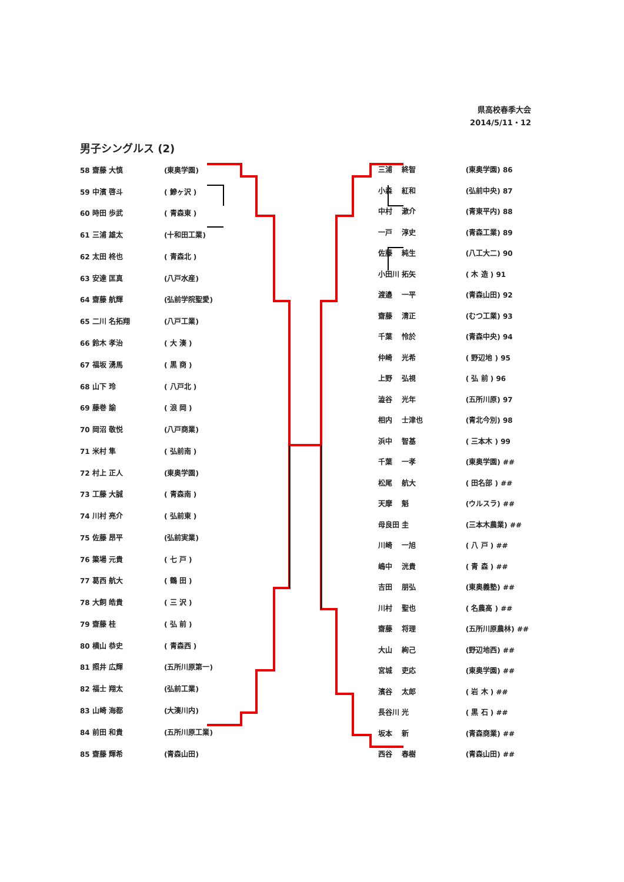県高校春季大会
2014/5/11・12
男子シングルス (2)
| 58 齋藤 | 大慎 | (東奥学園) |
| 59 中濱 | 啓斗 | ( 鰺ヶ沢 ) |
| 60 時田 | 歩武 | ( 青森東 ) |
| 61 三浦 | 雄太 | (十和田工業) |
| 62 太田 | 柊也 | ( 青森北 ) |
| 63 安達 | 匡真 | (八戸水産) |
| 64 齋藤 | 航輝 | (弘前学院聖愛) |
| 65 二川 | 名拓翔 | (八戸工業) |
| 66 鈴木 | 孝治 | ( 大 湊 ) |
| 67 福坂 | 湧馬 | ( 黒 商 ) |
| 68 山下 | 玲 | ( 八戸北 ) |
| 69 藤巻 | 諭 | ( 浪 岡 ) |
| 70 岡沼 | 敬悦 | (八戸商業) |
| 71 米村 | 隼 | ( 弘前南 ) |
| 72 村上 | 正人 | (東奥学園) |
| 73 工藤 | 大誠 | ( 青森南 ) |
| 74 川村 | 亮介 | ( 弘前東 ) |
| 75 佐藤 | 昂平 | (弘前実業) |
| 76 簗場 | 元貴 | ( 七 戸 ) |
| 77 葛西 | 航大 | ( 鶴 田 ) |
| 78 大飼 | 皓貴 | ( 三 沢 ) |
| 79 齋藤 | 桂 | ( 弘 前 ) |
| 80 横山 | 恭史 | ( 青森西 ) |
| 81 照井 | 広輝 | (五所川原第一) |
| 82 福士 | 翔太 | (弘前工業) |
| 83 山崎 | 海都 | (大湊川内) |
| 84 前田 | 和貴 | (五所川原工業) |
| 85 齋藤 | 輝希 | (青森山田) |
| 三浦 | 終智 | (東奥学園) 86 |
| 小森 | 紅和 | (弘前中央) 87 |
| 中村 | 漱介 | (青東平内) 88 |
| 一戸 | 淳史 | (青森工業) 89 |
| 佐藤 | 純生 | (八工大二) 90 |
| 小田川 | 拓矢 | ( 木 造 ) 91 |
| 渡邉 | 一平 | (青森山田) 92 |
| 齋藤 | 清正 | (むつ工業) 93 |
| 千葉 | 怜於 | (青森中央) 94 |
| 仲崎 | 光希 | ( 野辺地 ) 95 |
| 上野 | 弘視 | ( 弘 前 ) 96 |
| 澁谷 | 光年 | (五所川原) 97 |
| 相内 | 士津也 | (青北今別) 98 |
| 浜中 | 智基 | ( 三本木 ) 99 |
| 千葉 | 一孝 | (東奥学園) ## |
| 松尾 | 航大 | ( 田名部 ) ## |
| 天摩 | 魁 | (ウルスラ) ## |
| 母良田 | 圭 | (三本木農業) ## |
| 川崎 | 一旭 | ( 八 戸 ) ## |
| 嶋中 | 洸貴 | ( 青 森 ) ## |
| 吉田 | 朋弘 | (東奥義塾) ## |
| 川村 | 聖也 | ( 名農高 ) ## |
| 齋藤 | 将理 | (五所川原農林) ## |
| 大山 | 絢己 | (野辺地西) ## |
| 宮城 | 吏応 | (東奥学園) ## |
| 濱谷 | 太郎 | ( 岩 木 ) ## |
| 長谷川 | 光 | ( 黒 石 ) ## |
| 坂本 | 新 | (青森商業) ## |
| 西谷 | 春樹 | (青森山田) ## |